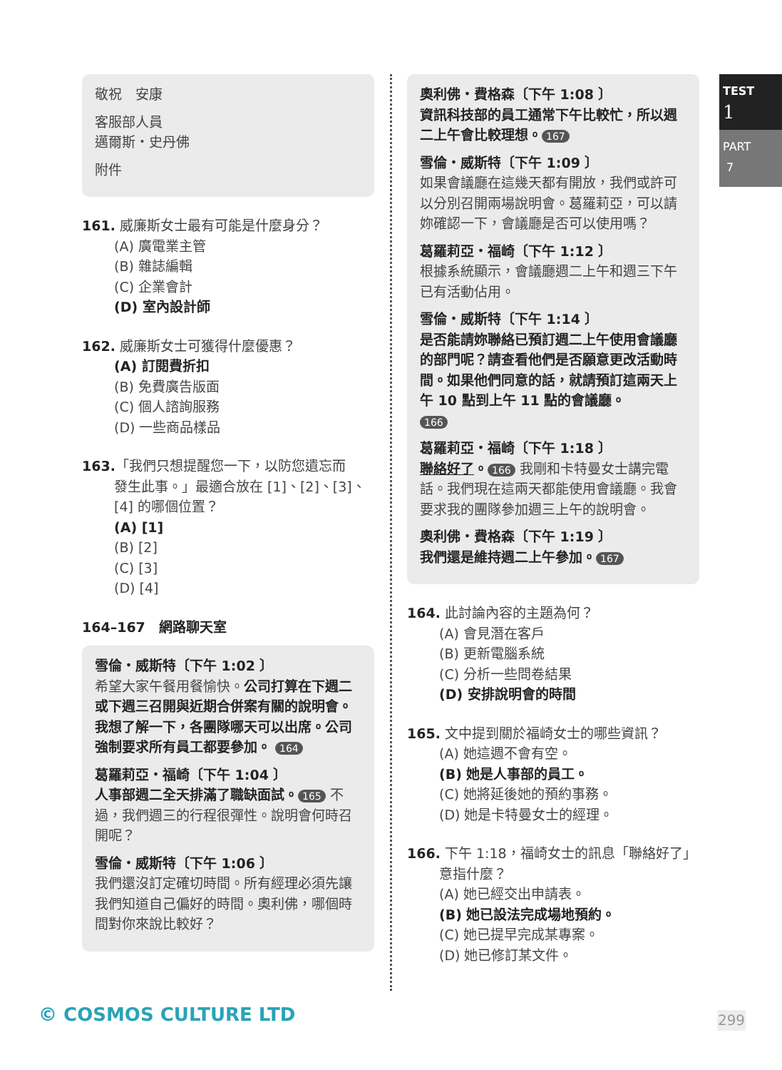TEST
1
PART
7
敬祝　安康
客服部人員
邁爾斯・史丹佛
附件
161. 威廉斯女士最有可能是什麼身分？
(A) 廣電業主管
(B) 雜誌編輯
(C) 企業會計
(D) 室內設計師
162. 威廉斯女士可獲得什麼優惠？
(A) 訂閱費折扣
(B) 免費廣告版面
(C) 個人諮詢服務
(D) 一些商品樣品
163.「我們只想提醒您一下，以防您遺忘而
發生此事。」最適合放在 [1]、[2]、[3]、[4] 的哪個位置？
(A) [1]
(B) [2]
(C) [3]
(D) [4]
164–167　網路聊天室
雪倫・威斯特〔下午 1:02 〕
希望大家午餐用餐愉快。公司打算在下週二或下週三召開與近期合併案有關的說明會。我想了解一下，各團隊哪天可以出席。公司強制要求所有員工都要參加。 164
葛羅莉亞・福崎〔下午 1:04 〕
人事部週二全天排滿了職缺面試。 165 不過，我們週三的行程很彈性。說明會何時召開呢？
雪倫・威斯特〔下午 1:06 〕
我們還沒訂定確切時間。所有經理必須先讓我們知道自己偏好的時間。奧利佛，哪個時間對你來說比較好？
奧利佛・費格森〔下午 1:08 〕
資訊科技部的員工通常下午比較忙，所以週二上午會比較理想。 167
雪倫・威斯特〔下午 1:09 〕
如果會議廳在這幾天都有開放，我們或許可以分別召開兩場說明會。葛羅莉亞，可以請妳確認一下，會議廳是否可以使用嗎？
葛羅莉亞・福崎〔下午 1:12 〕
根據系統顯示，會議廳週二上午和週三下午已有活動佔用。
雪倫・威斯特〔下午 1:14 〕
是否能請妳聯絡已預訂週二上午使用會議廳的部門呢？請查看他們是否願意更改活動時間。如果他們同意的話，就請預訂這兩天上午 10 點到上午 11 點的會議廳。
166
葛羅莉亞・福崎〔下午 1:18 〕
聯絡好了。 166 我剛和卡特曼女士講完電話。我們現在這兩天都能使用會議廳。我會要求我的團隊參加週三上午的說明會。
奧利佛・費格森〔下午 1:19 〕
我們還是維持週二上午參加。 167
164. 此討論內容的主題為何？
(A) 會見潛在客戶
(B) 更新電腦系統
(C) 分析一些問卷結果
(D) 安排說明會的時間
165. 文中提到關於福崎女士的哪些資訊？
(A) 她這週不會有空。
(B) 她是人事部的員工。
(C) 她將延後她的預約事務。
(D) 她是卡特曼女士的經理。
166. 下午 1:18，福崎女士的訊息「聯絡好了」
意指什麼？
(A) 她已經交出申請表。
(B) 她已設法完成場地預約。
(C) 她已提早完成某專案。
(D) 她已修訂某文件。
© COSMOS CULTURE LTD 299